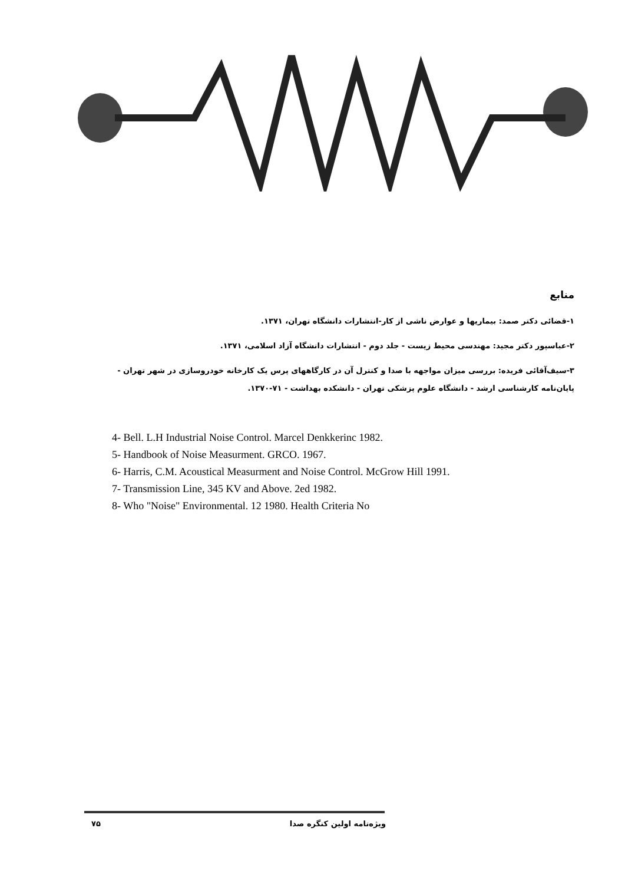منابع
۱-قضائی دکتر صمد: بیماریها و عوارض ناشی از کار-انتشارات دانشگاه تهران، ۱۳۷۱.
۲-عباسپور دکتر مجید: مهندسی محیط زیست - جلد دوم - انتشارات دانشگاه آزاد اسلامی، ۱۳۷۱.
۳-سیف‌آقائی فریده: بررسی میزان مواجهه با صدا و کنترل آن در کارگاههای پرس یک کارخانه خودروسازی در شهر تهران - پایان‌نامه کارشناسی ارشد - دانشگاه علوم پزشکی تهران - دانشکده بهداشت - ۷۱-۱۳۷۰.
4- Bell. L.H Industrial Noise Control. Marcel Denkkerinc 1982.
5- Handbook of Noise Measurment. GRCO. 1967.
6- Harris, C.M. Acoustical Measurment and Noise Control. McGrow Hill 1991.
7- Transmission Line, 345 KV and Above. 2ed 1982.
8- Who "Noise" Environmental. 12 1980. Health Criteria No
۷۵ ویژه‌نامه اولین کنگره صدا